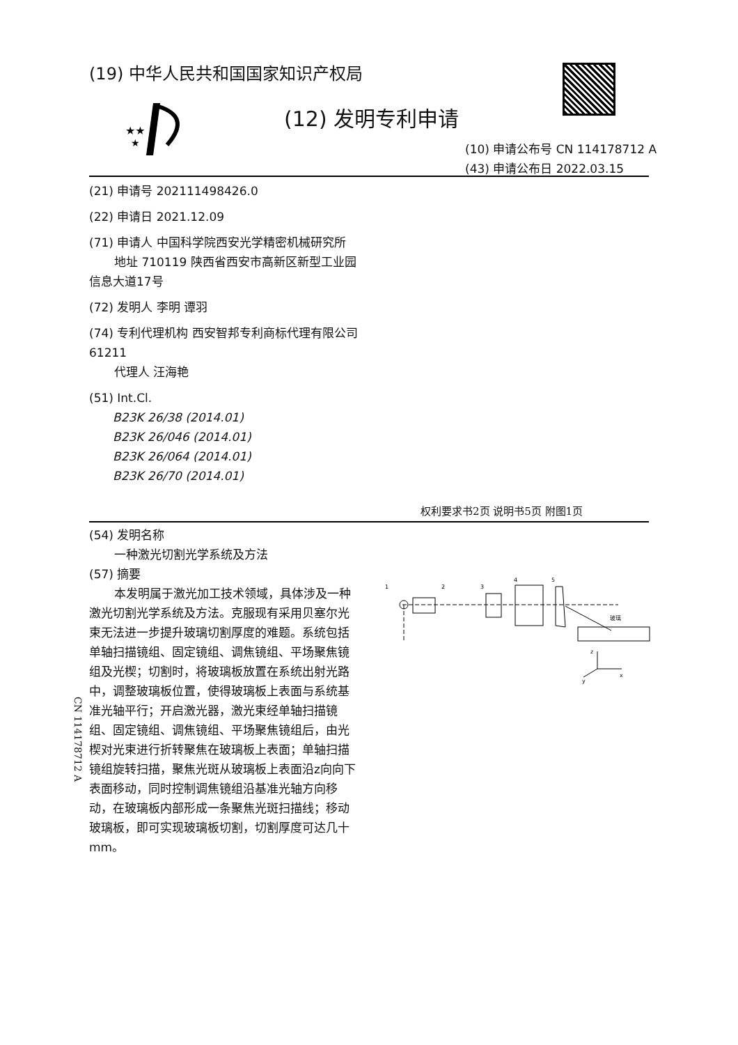(19) 中华人民共和国国家知识产权局
★★
★
(12) 发明专利申请
(10) 申请公布号 CN 114178712 A
(43) 申请公布日 2022.03.15
(21) 申请号 202111498426.0
(22) 申请日 2021.12.09
(71) 申请人 中国科学院西安光学精密机械研究所
地址 710119 陕西省西安市高新区新型工业园信息大道17号
(72) 发明人 李明 谭羽
(74) 专利代理机构 西安智邦专利商标代理有限公司 61211
代理人 汪海艳
(51) Int.Cl.
B23K 26/38 (2014.01)
B23K 26/046 (2014.01)
B23K 26/064 (2014.01)
B23K 26/70 (2014.01)
权利要求书2页 说明书5页 附图1页
(54) 发明名称
一种激光切割光学系统及方法
(57) 摘要
本发明属于激光加工技术领域，具体涉及一种激光切割光学系统及方法。克服现有采用贝塞尔光束无法进一步提升玻璃切割厚度的难题。系统包括单轴扫描镜组、固定镜组、调焦镜组、平场聚焦镜组及光楔；切割时，将玻璃板放置在系统出射光路中，调整玻璃板位置，使得玻璃板上表面与系统基准光轴平行；开启激光器，激光束经单轴扫描镜组、固定镜组、调焦镜组、平场聚焦镜组后，由光楔对光束进行折转聚焦在玻璃板上表面；单轴扫描镜组旋转扫描，聚焦光斑从玻璃板上表面沿z向向下表面移动，同时控制调焦镜组沿基准光轴方向移动，在玻璃板内部形成一条聚焦光斑扫描线；移动玻璃板，即可实现玻璃板切割，切割厚度可达几十mm。
1
2
3
4
5
玻璃
z
x
y
CN 114178712 A